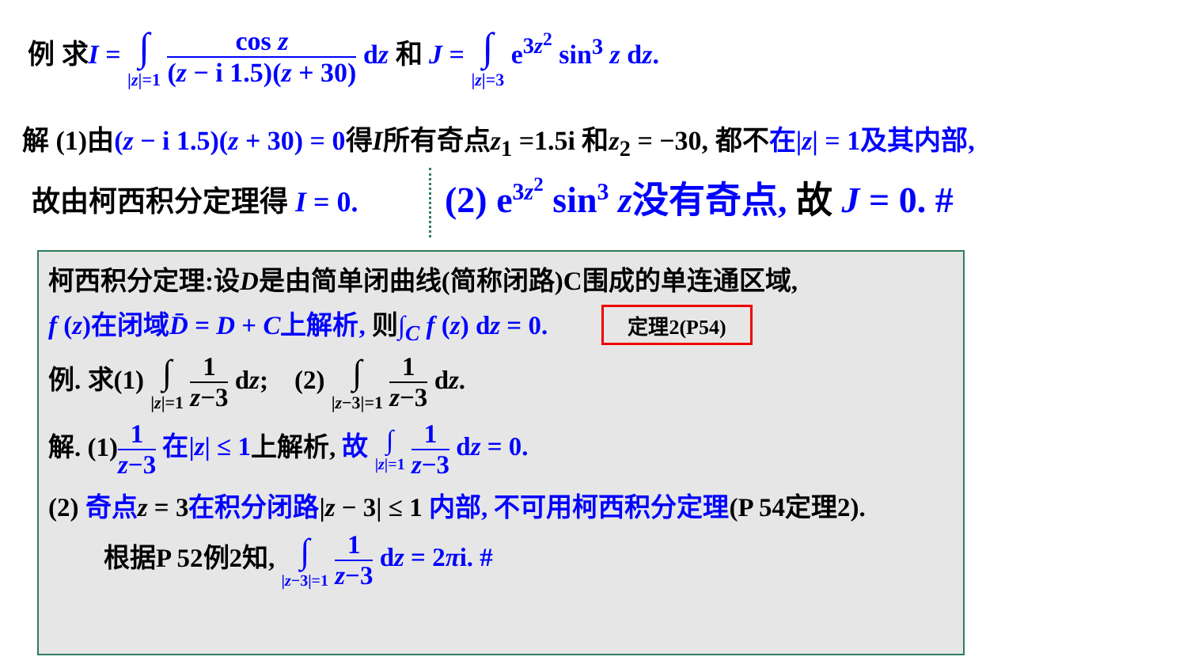例 求I = ∫ |z|=1 cos z (z − i 1.5)(z + 30) dz 和 J = ∫ |z|=3 e<sup>3z<sup>2</sup></sup> sin<sup>3</sup> z dz.
解 (1)由(z − i 1.5)(z + 30) = 0得I所有奇点z<sub>1</sub> =1.5i 和z<sub>2</sub> = −30, 都不在|z| = 1及其内部,
故由柯西积分定理得 I = 0. (2) e<sup>3z<sup>2</sup></sup> sin<sup>3</sup> z没有奇点, 故 J = 0. #
柯西积分定理:设D是由简单闭曲线(简称闭路)C围成的单连通区域,
f (z)在闭域D̄ = D + C上解析, 则∫<sub>C</sub> f (z) dz = 0. 定理2(P54)
例. 求(1) ∫ |z|=1 1 z−3 dz; (2) ∫ |z−3|=1 1 z−3 dz.
解. (1)1 z−3 在|z| ≤ 1上解析, 故 ∫ |z|=1 1 z−3 dz = 0.
(2) 奇点 z = 3在积分闭路|z − 3| ≤ 1 内部, 不可用柯西积分定理(P 54定理2).
根据P 52例2知, ∫ |z−3|=1 1 z−3 dz = 2πi. #